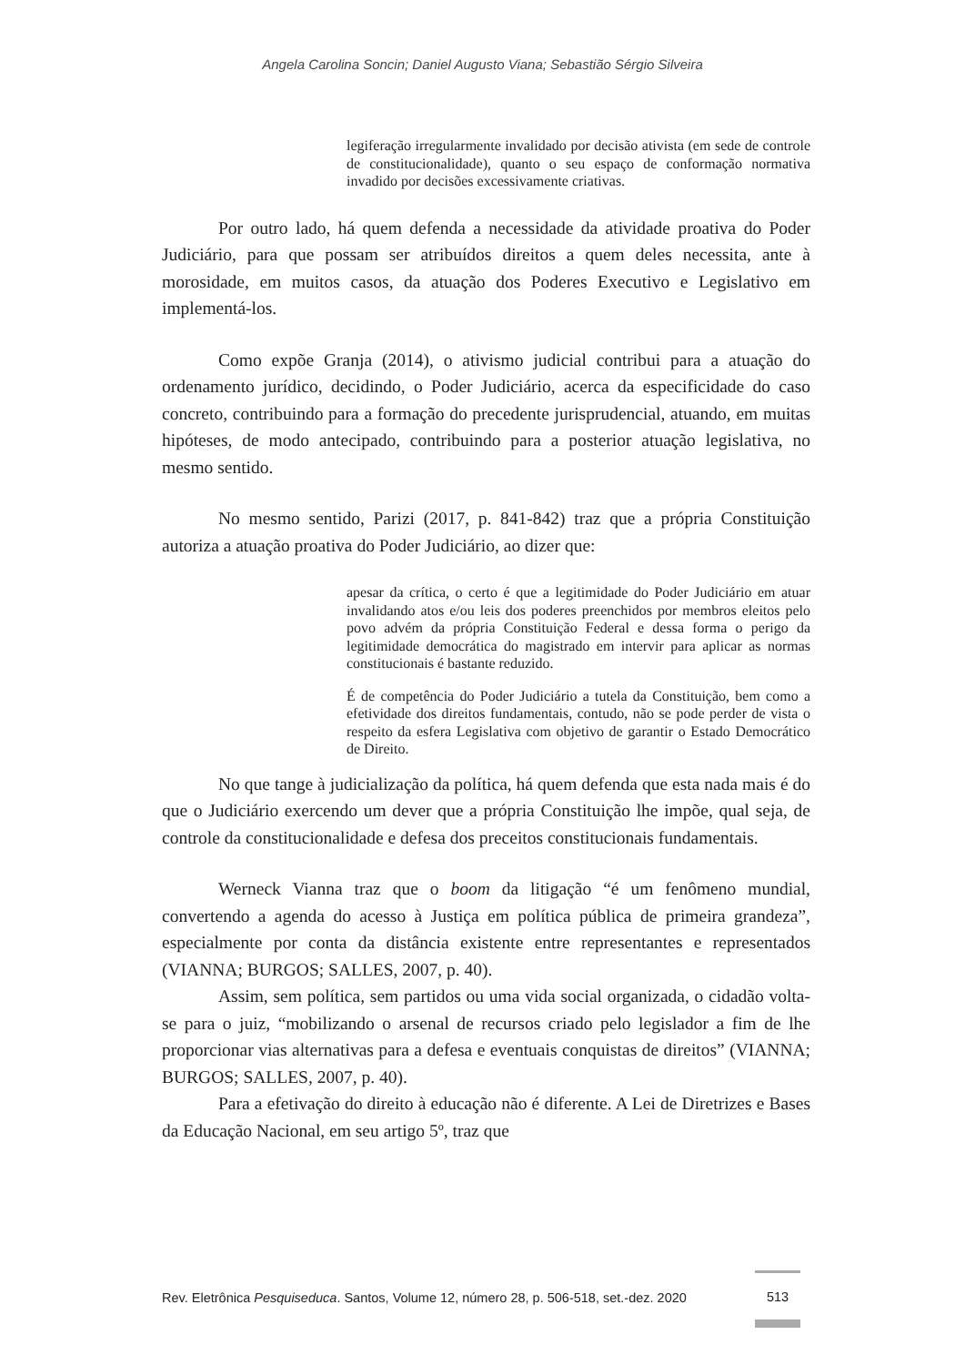Angela Carolina Soncin; Daniel Augusto Viana; Sebastião Sérgio Silveira
legiferação irregularmente invalidado por decisão ativista (em sede de controle de constitucionalidade), quanto o seu espaço de conformação normativa invadido por decisões excessivamente criativas.
Por outro lado, há quem defenda a necessidade da atividade proativa do Poder Judiciário, para que possam ser atribuídos direitos a quem deles necessita, ante à morosidade, em muitos casos, da atuação dos Poderes Executivo e Legislativo em implementá-los.
Como expõe Granja (2014), o ativismo judicial contribui para a atuação do ordenamento jurídico, decidindo, o Poder Judiciário, acerca da especificidade do caso concreto, contribuindo para a formação do precedente jurisprudencial, atuando, em muitas hipóteses, de modo antecipado, contribuindo para a posterior atuação legislativa, no mesmo sentido.
No mesmo sentido, Parizi (2017, p. 841-842) traz que a própria Constituição autoriza a atuação proativa do Poder Judiciário, ao dizer que:
apesar da crítica, o certo é que a legitimidade do Poder Judiciário em atuar invalidando atos e/ou leis dos poderes preenchidos por membros eleitos pelo povo advém da própria Constituição Federal e dessa forma o perigo da legitimidade democrática do magistrado em intervir para aplicar as normas constitucionais é bastante reduzido.
É de competência do Poder Judiciário a tutela da Constituição, bem como a efetividade dos direitos fundamentais, contudo, não se pode perder de vista o respeito da esfera Legislativa com objetivo de garantir o Estado Democrático de Direito.
No que tange à judicialização da política, há quem defenda que esta nada mais é do que o Judiciário exercendo um dever que a própria Constituição lhe impõe, qual seja, de controle da constitucionalidade e defesa dos preceitos constitucionais fundamentais.
Werneck Vianna traz que o boom da litigação “é um fenômeno mundial, convertendo a agenda do acesso à Justiça em política pública de primeira grandeza”, especialmente por conta da distância existente entre representantes e representados (VIANNA; BURGOS; SALLES, 2007, p. 40).
Assim, sem política, sem partidos ou uma vida social organizada, o cidadão volta-se para o juiz, “mobilizando o arsenal de recursos criado pelo legislador a fim de lhe proporcionar vias alternativas para a defesa e eventuais conquistas de direitos” (VIANNA; BURGOS; SALLES, 2007, p. 40).
Para a efetivação do direito à educação não é diferente. A Lei de Diretrizes e Bases da Educação Nacional, em seu artigo 5º, traz que
Rev. Eletrônica Pesquiseduca. Santos, Volume 12, número 28, p. 506-518, set.-dez. 2020
513